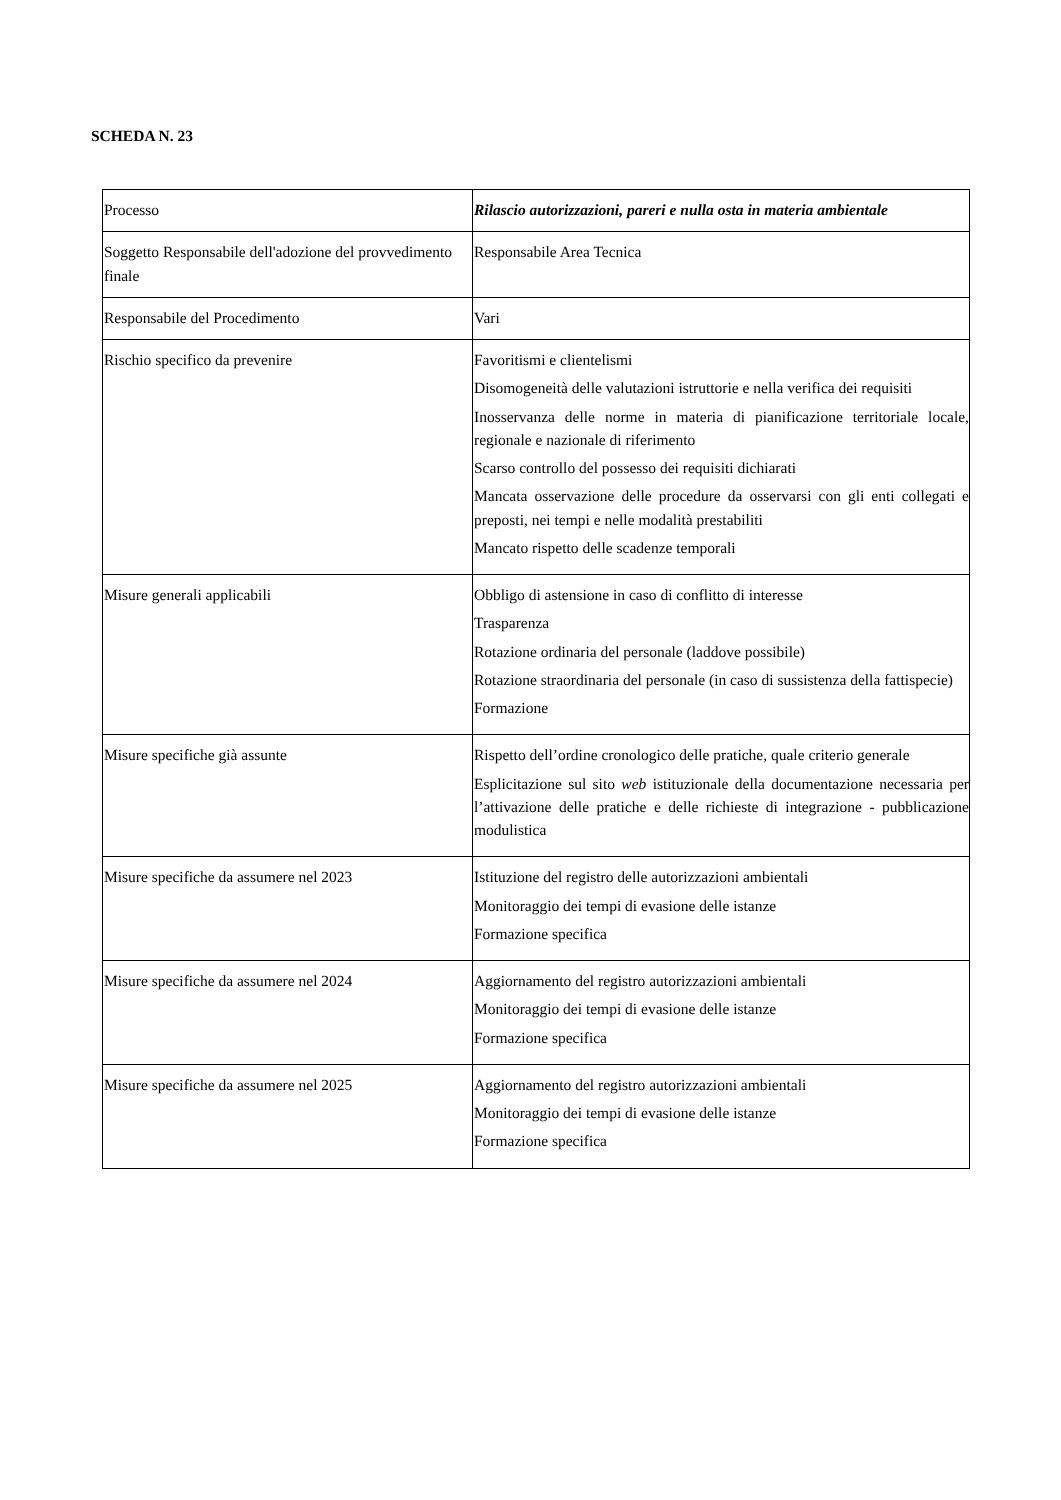SCHEDA N. 23
| Processo | Rilascio autorizzazioni, pareri e nulla osta in materia ambientale |
| Soggetto Responsabile dell'adozione del provvedimento finale | Responsabile Area Tecnica |
| Responsabile del Procedimento | Vari |
| Rischio specifico da prevenire | Favoritismi e clientelismi Disomogeneità delle valutazioni istruttorie e nella verifica dei requisiti Inosservanza delle norme in materia di pianificazione territoriale locale, regionale e nazionale di riferimento Scarso controllo del possesso dei requisiti dichiarati Mancata osservazione delle procedure da osservarsi con gli enti collegati e preposti, nei tempi e nelle modalità prestabiliti Mancato rispetto delle scadenze temporali |
| Misure generali applicabili | Obbligo di astensione in caso di conflitto di interesse Trasparenza Rotazione ordinaria del personale (laddove possibile) Rotazione straordinaria del personale (in caso di sussistenza della fattispecie) Formazione |
| Misure specifiche già assunte | Rispetto dell’ordine cronologico delle pratiche, quale criterio generale Esplicitazione sul sito web istituzionale della documentazione necessaria per l’attivazione delle pratiche e delle richieste di integrazione - pubblicazione modulistica |
| Misure specifiche da assumere nel 2023 | Istituzione del registro delle autorizzazioni ambientali Monitoraggio dei tempi di evasione delle istanze Formazione specifica |
| Misure specifiche da assumere nel 2024 | Aggiornamento del registro autorizzazioni ambientali Monitoraggio dei tempi di evasione delle istanze Formazione specifica |
| Misure specifiche da assumere nel 2025 | Aggiornamento del registro autorizzazioni ambientali Monitoraggio dei tempi di evasione delle istanze Formazione specifica |